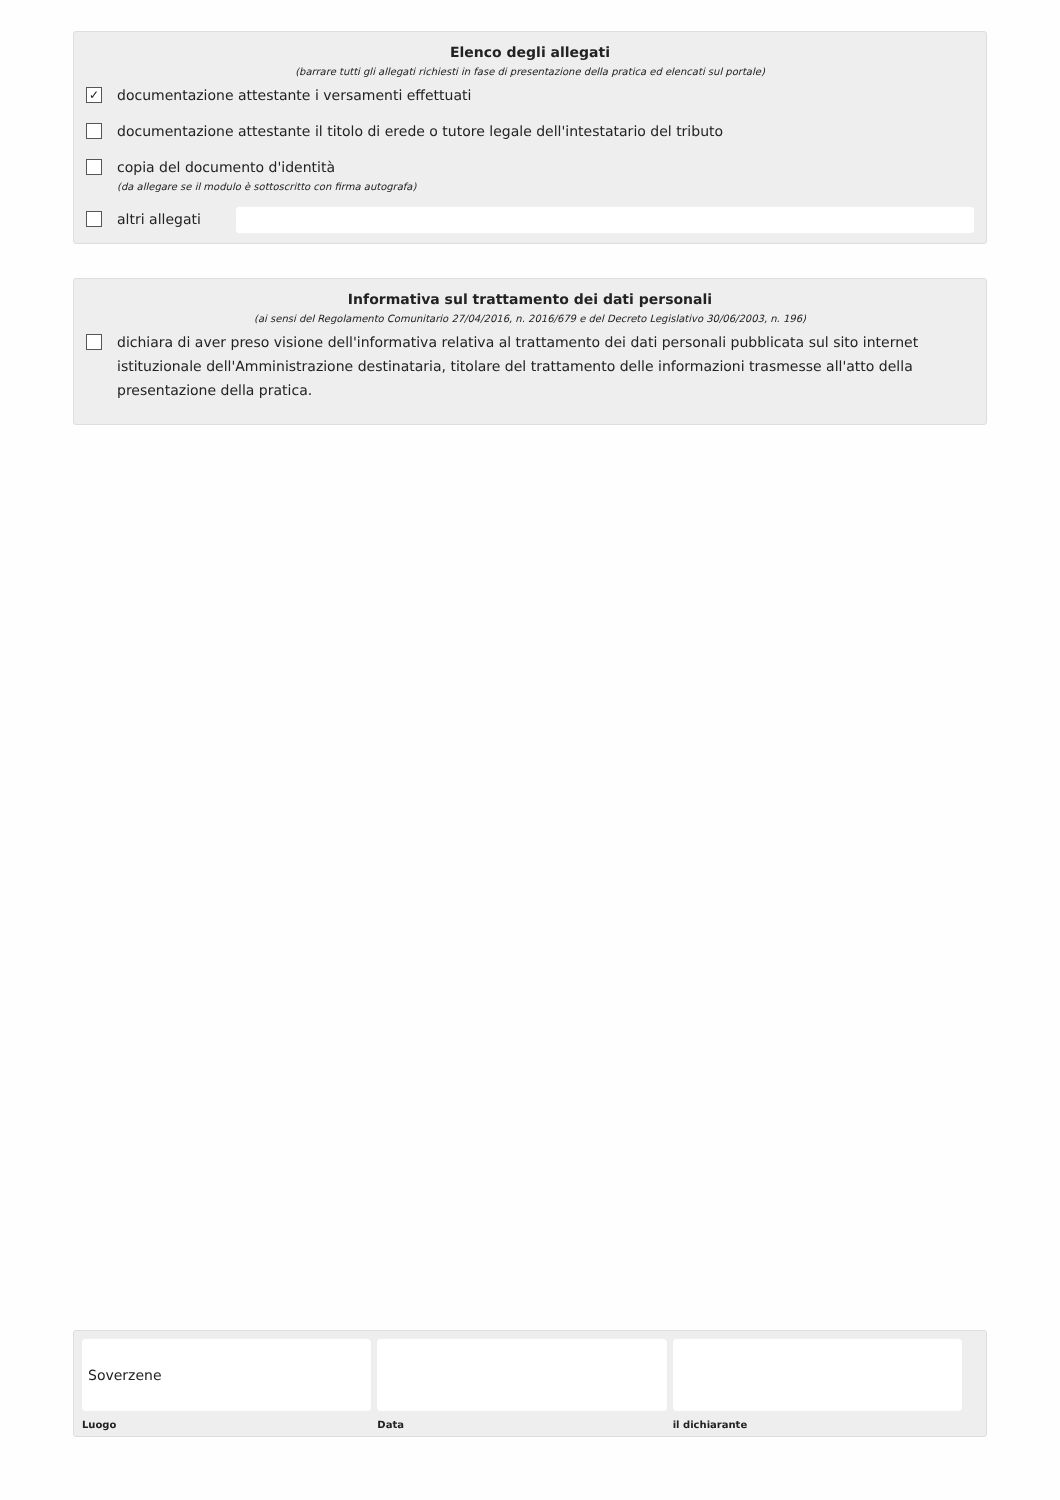Elenco degli allegati
(barrare tutti gli allegati richiesti in fase di presentazione della pratica ed elencati sul portale)
✓ documentazione attestante i versamenti effettuati
documentazione attestante il titolo di erede o tutore legale dell'intestatario del tributo
copia del documento d'identità
(da allegare se il modulo è sottoscritto con firma autografa)
altri allegati
Informativa sul trattamento dei dati personali
(ai sensi del Regolamento Comunitario 27/04/2016, n. 2016/679 e del Decreto Legislativo 30/06/2003, n. 196)
dichiara di aver preso visione dell'informativa relativa al trattamento dei dati personali pubblicata sul sito internet istituzionale dell'Amministrazione destinataria, titolare del trattamento delle informazioni trasmesse all'atto della presentazione della pratica.
Soverzene
Luogo
Data il dichiarante